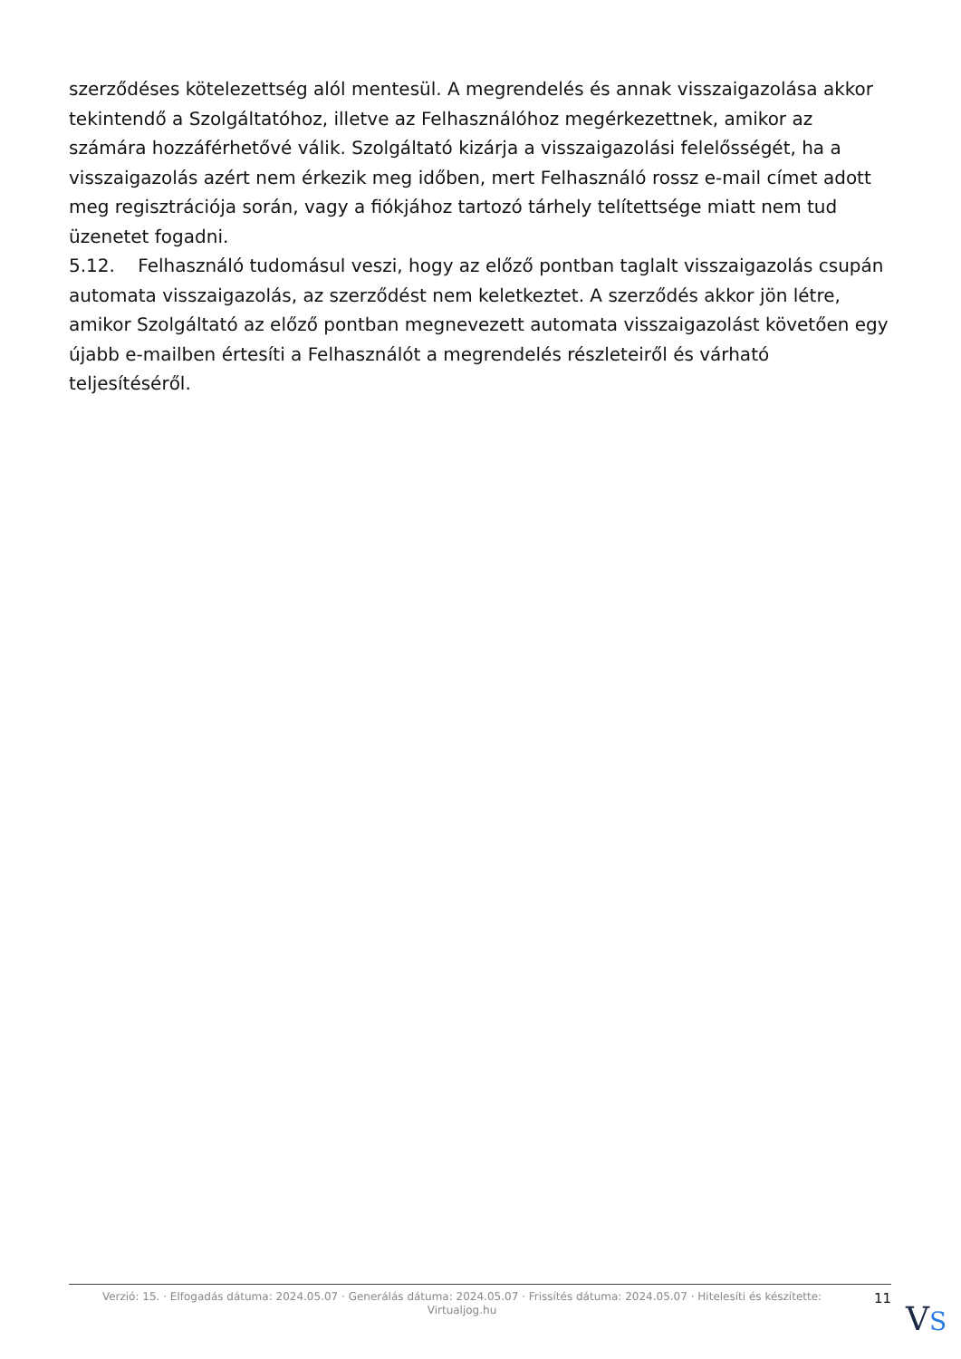szerződéses kötelezettség alól mentesül. A megrendelés és annak visszaigazolása akkor tekintendő a Szolgáltatóhoz, illetve az Felhasználóhoz megérkezettnek, amikor az számára hozzáférhetővé válik. Szolgáltató kizárja a visszaigazolási felelősségét, ha a visszaigazolás azért nem érkezik meg időben, mert Felhasználó rossz e-mail címet adott meg regisztrációja során, vagy a fiókjához tartozó tárhely telítettsége miatt nem tud üzenetet fogadni.
5.12. Felhasználó tudomásul veszi, hogy az előző pontban taglalt visszaigazolás csupán automata visszaigazolás, az szerződést nem keletkeztet. A szerződés akkor jön létre, amikor Szolgáltató az előző pontban megnevezett automata visszaigazolást követően egy újabb e-mailben értesíti a Felhasználót a megrendelés részleteiről és várható teljesítéséről.
Verzió: 15. · Elfogadás dátuma: 2024.05.07 · Generálás dátuma: 2024.05.07 · Frissítés dátuma: 2024.05.07 · Hitelesíti és készítette: Virtualjog.hu
11
VS